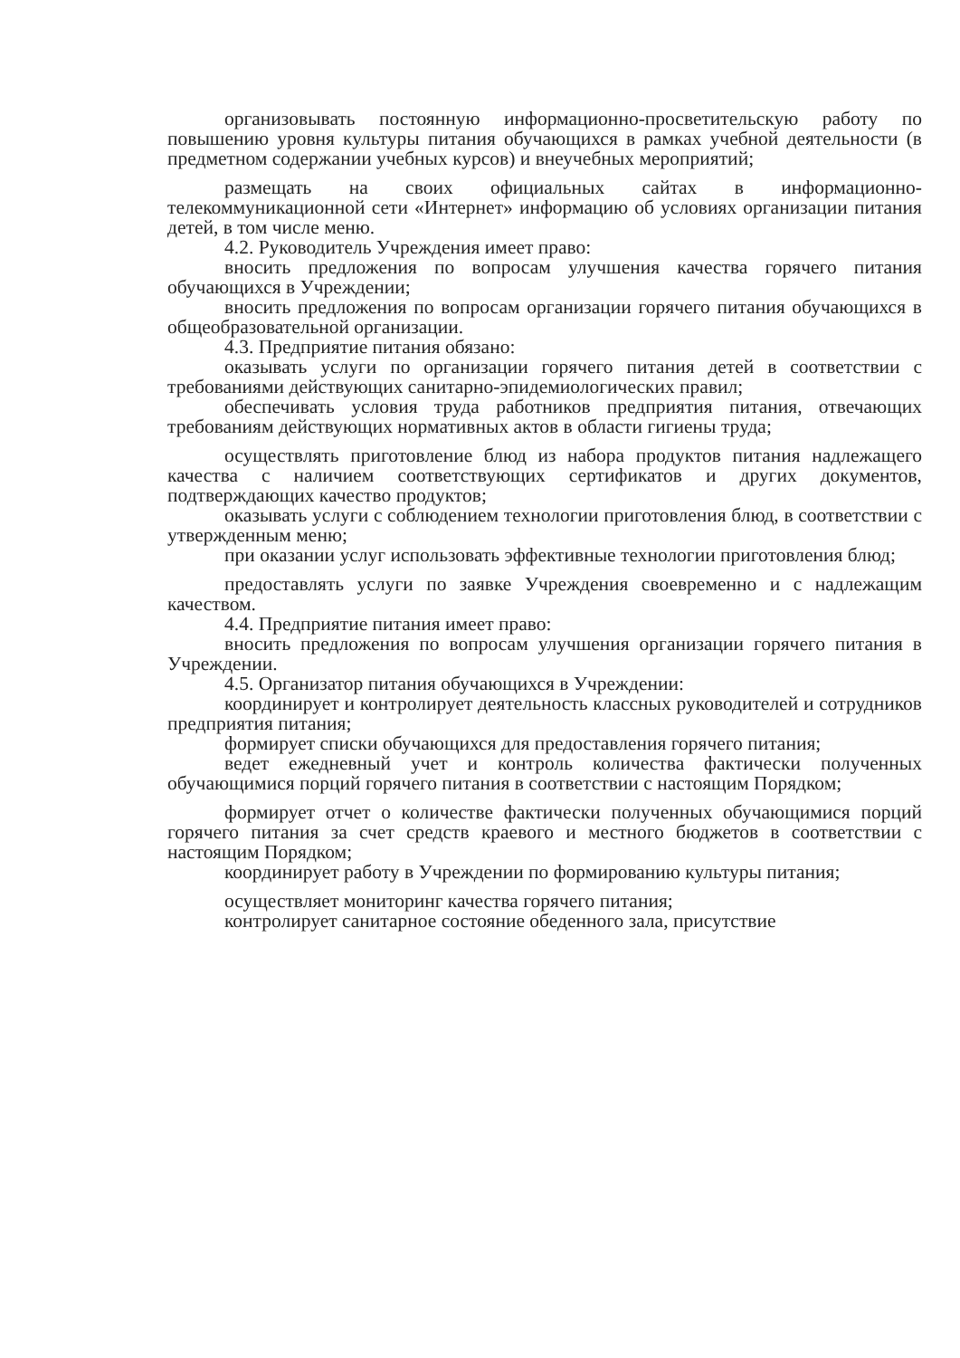организовывать постоянную информационно-просветительскую работу по повышению уровня культуры питания обучающихся в рамках учебной деятельности (в предметном содержании учебных курсов) и внеучебных мероприятий;
размещать на своих официальных сайтах в информационно-телекоммуникационной сети «Интернет» информацию об условиях организации питания детей, в том числе меню.
4.2. Руководитель Учреждения имеет право:
вносить предложения по вопросам улучшения качества горячего питания обучающихся в Учреждении;
вносить предложения по вопросам организации горячего питания обучающихся в общеобразовательной организации.
4.3. Предприятие питания обязано:
оказывать услуги по организации горячего питания детей в соответствии с требованиями действующих санитарно-эпидемиологических правил;
обеспечивать условия труда работников предприятия питания, отвечающих требованиям действующих нормативных актов в области гигиены труда;
осуществлять приготовление блюд из набора продуктов питания надлежащего качества с наличием соответствующих сертификатов и других документов, подтверждающих качество продуктов;
оказывать услуги с соблюдением технологии приготовления блюд, в соответствии с утвержденным меню;
при оказании услуг использовать эффективные технологии приготовления блюд;
предоставлять услуги по заявке Учреждения своевременно и с надлежащим качеством.
4.4. Предприятие питания имеет право:
вносить предложения по вопросам улучшения организации горячего питания в Учреждении.
4.5. Организатор питания обучающихся в Учреждении:
координирует и контролирует деятельность классных руководителей и сотрудников предприятия питания;
формирует списки обучающихся для предоставления горячего питания;
ведет ежедневный учет и контроль количества фактически полученных обучающимися порций горячего питания в соответствии с настоящим Порядком;
формирует отчет о количестве фактически полученных обучающимися порций горячего питания за счет средств краевого и местного бюджетов в соответствии с настоящим Порядком;
координирует работу в Учреждении по формированию культуры питания;
осуществляет мониторинг качества горячего питания;
контролирует санитарное состояние обеденного зала, присутствие